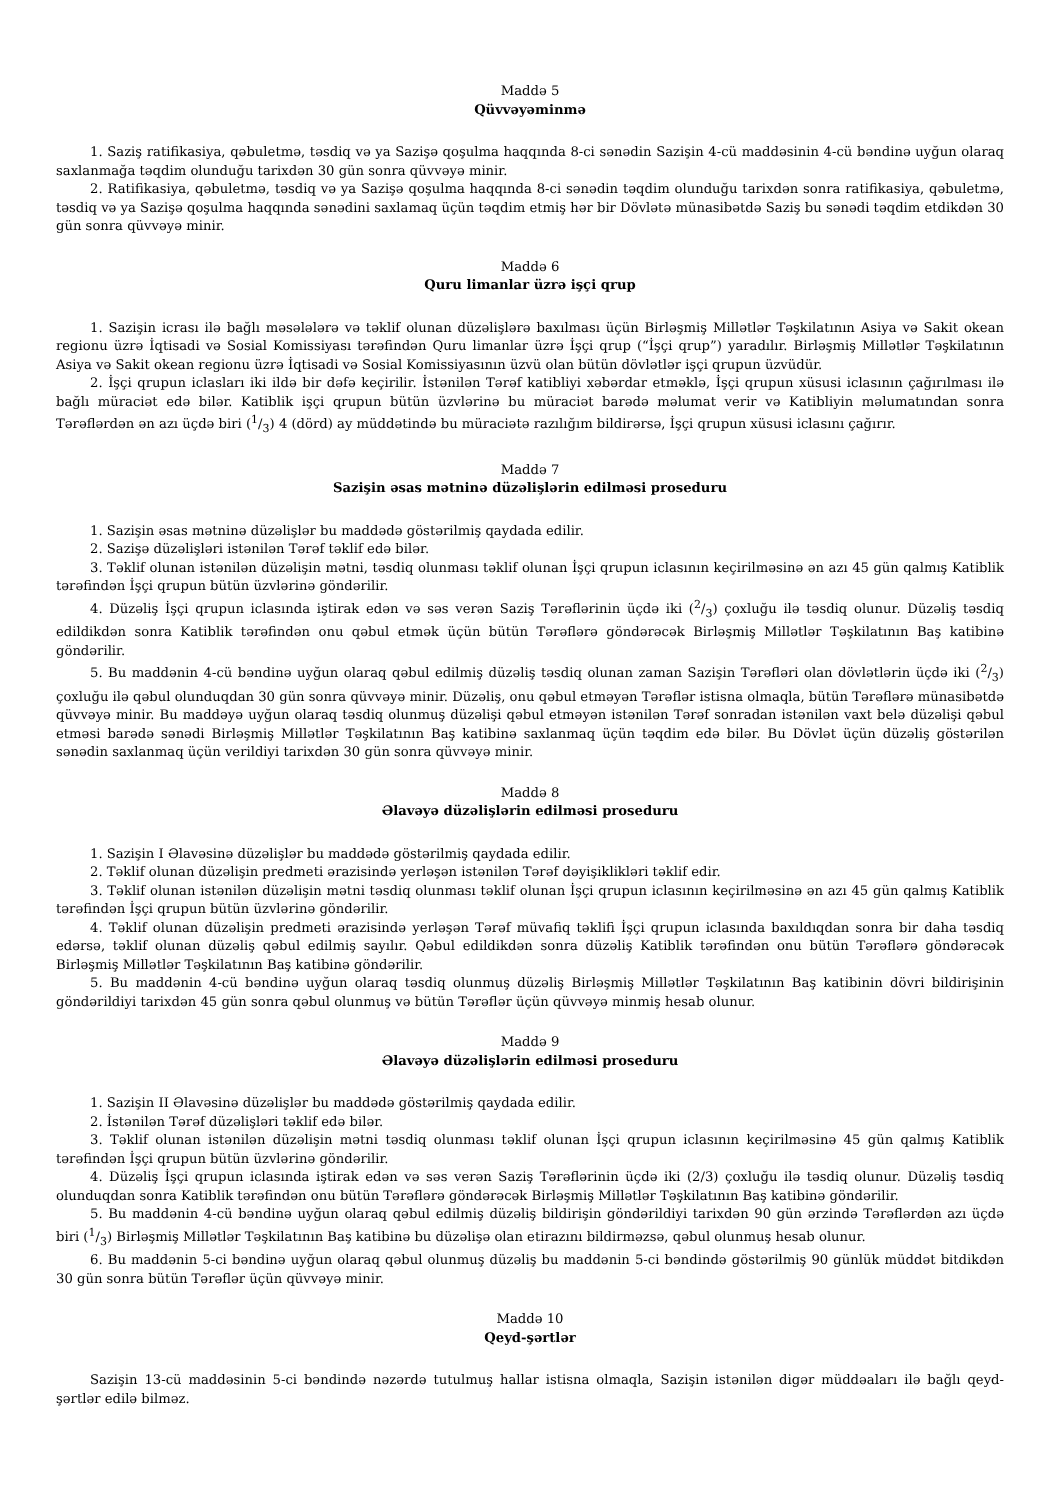Maddə 5
Qüvvəyəminmə
1. Saziş ratifikasiya, qəbuletmə, təsdiq və ya Sazişə qoşulma haqqında 8-ci sənədin Sazişin 4-cü maddəsinin 4-cü bəndinə uyğun olaraq saxlanmağa təqdim olunduğu tarixdən 30 gün sonra qüvvəyə minir.
2. Ratifikasiya, qəbuletmə, təsdiq və ya Sazişə qoşulma haqqında 8-ci sənədin təqdim olunduğu tarixdən sonra ratifikasiya, qəbuletmə, təsdiq və ya Sazişə qoşulma haqqında sənədini saxlamaq üçün təqdim etmiş hər bir Dövlətə münasibətdə Saziş bu sənədi təqdim etdikdən 30 gün sonra qüvvəyə minir.
Maddə 6
Quru limanlar üzrə işçi qrup
1. Sazişin icrası ilə bağlı məsələlərə və təklif olunan düzəlişlərə baxılması üçün Birləşmiş Millətlər Təşkilatının Asiya və Sakit okean regionu üzrə İqtisadi və Sosial Komissiyası tərəfindən Quru limanlar üzrə İşçi qrup (“İşçi qrup”) yaradılır. Birləşmiş Millətlər Təşkilatının Asiya və Sakit okean regionu üzrə İqtisadi və Sosial Komissiyasının üzvü olan bütün dövlətlər işçi qrupun üzvüdür.
2. İşçi qrupun iclasları iki ildə bir dəfə keçirilir. İstənilən Tərəf katibliyi xəbərdar etməklə, İşçi qrupun xüsusi iclasının çağırılması ilə bağlı müraciət edə bilər. Katiblik işçi qrupun bütün üzvlərinə bu müraciət barədə məlumat verir və Katibliyin məlumatından sonra Tərəflərdən ən azı üçdə biri (1/3) 4 (dörd) ay müddətində bu müraciətə razılığım bildirərsə, İşçi qrupun xüsusi iclasını çağırır.
Maddə 7
Sazişin əsas mətninə düzəlişlərin edilməsi proseduru
1. Sazişin əsas mətninə düzəlişlər bu maddədə göstərilmiş qaydada edilir.
2. Sazişə düzəlişləri istənilən Tərəf təklif edə bilər.
3. Təklif olunan istənilən düzəlişin mətni, təsdiq olunması təklif olunan İşçi qrupun iclasının keçirilməsinə ən azı 45 gün qalmış Katiblik tərəfindən İşçi qrupun bütün üzvlərinə göndərilir.
4. Düzəliş İşçi qrupun iclasında iştirak edən və səs verən Saziş Tərəflərinin üçdə iki (2/3) çoxluğu ilə təsdiq olunur. Düzəliş təsdiq edildikdən sonra Katiblik tərəfindən onu qəbul etmək üçün bütün Tərəflərə göndərəcək Birləşmiş Millətlər Təşkilatının Baş katibinə göndərilir.
5. Bu maddənin 4-cü bəndinə uyğun olaraq qəbul edilmiş düzəliş təsdiq olunan zaman Sazişin Tərəfləri olan dövlətlərin üçdə iki (2/3) çoxluğu ilə qəbul olunduqdan 30 gün sonra qüvvəyə minir. Düzəliş, onu qəbul etməyən Tərəflər istisna olmaqla, bütün Tərəflərə münasibətdə qüvvəyə minir. Bu maddəyə uyğun olaraq təsdiq olunmuş düzəlişi qəbul etməyən istənilən Tərəf sonradan istənilən vaxt belə düzəlişi qəbul etməsi barədə sənədi Birləşmiş Millətlər Təşkilatının Baş katibinə saxlanmaq üçün təqdim edə bilər. Bu Dövlət üçün düzəliş göstərilən sənədin saxlanmaq üçün verildiyi tarixdən 30 gün sonra qüvvəyə minir.
Maddə 8
Əlavəyə düzəlişlərin edilməsi proseduru
1. Sazişin I Əlavəsinə düzəlişlər bu maddədə göstərilmiş qaydada edilir.
2. Təklif olunan düzəlişin predmeti ərazisində yerləşən istənilən Tərəf dəyişiklikləri təklif edir.
3. Təklif olunan istənilən düzəlişin mətni təsdiq olunması təklif olunan İşçi qrupun iclasının keçirilməsinə ən azı 45 gün qalmış Katiblik tərəfindən İşçi qrupun bütün üzvlərinə göndərilir.
4. Təklif olunan düzəlişin predmeti ərazisində yerləşən Tərəf müvafiq təklifi İşçi qrupun iclasında baxıldıqdan sonra bir daha təsdiq edərsə, təklif olunan düzəliş qəbul edilmiş sayılır. Qəbul edildikdən sonra düzəliş Katiblik tərəfindən onu bütün Tərəflərə göndərəcək Birləşmiş Millətlər Təşkilatının Baş katibinə göndərilir.
5. Bu maddənin 4-cü bəndinə uyğun olaraq təsdiq olunmuş düzəliş Birləşmiş Millətlər Təşkilatının Baş katibinin dövri bildirişinin göndərildiyi tarixdən 45 gün sonra qəbul olunmuş və bütün Tərəflər üçün qüvvəyə minmiş hesab olunur.
Maddə 9
Əlavəyə düzəlişlərin edilməsi proseduru
1. Sazişin II Əlavəsinə düzəlişlər bu maddədə göstərilmiş qaydada edilir.
2. İstənilən Tərəf düzəlişləri təklif edə bilər.
3. Təklif olunan istənilən düzəlişin mətni təsdiq olunması təklif olunan İşçi qrupun iclasının keçirilməsinə 45 gün qalmış Katiblik tərəfindən İşçi qrupun bütün üzvlərinə göndərilir.
4. Düzəliş İşçi qrupun iclasında iştirak edən və səs verən Saziş Tərəflərinin üçdə iki (2/3) çoxluğu ilə təsdiq olunur. Düzəliş təsdiq olunduqdan sonra Katiblik tərəfindən onu bütün Tərəflərə göndərəcək Birləşmiş Millətlər Təşkilatının Baş katibinə göndərilir.
5. Bu maddənin 4-cü bəndinə uyğun olaraq qəbul edilmiş düzəliş bildirişin göndərildiyi tarixdən 90 gün ərzində Tərəflərdən azı üçdə biri (1/3) Birləşmiş Millətlər Təşkilatının Baş katibinə bu düzəlişə olan etirazını bildirməzsə, qəbul olunmuş hesab olunur.
6. Bu maddənin 5-ci bəndinə uyğun olaraq qəbul olunmuş düzəliş bu maddənin 5-ci bəndində göstərilmiş 90 günlük müddət bitdikdən 30 gün sonra bütün Tərəflər üçün qüvvəyə minir.
Maddə 10
Qeyd-şərtlər
Sazişin 13-cü maddəsinin 5-ci bəndində nəzərdə tutulmuş hallar istisna olmaqla, Sazişin istənilən digər müddəaları ilə bağlı qeyd-şərtlər edilə bilməz.